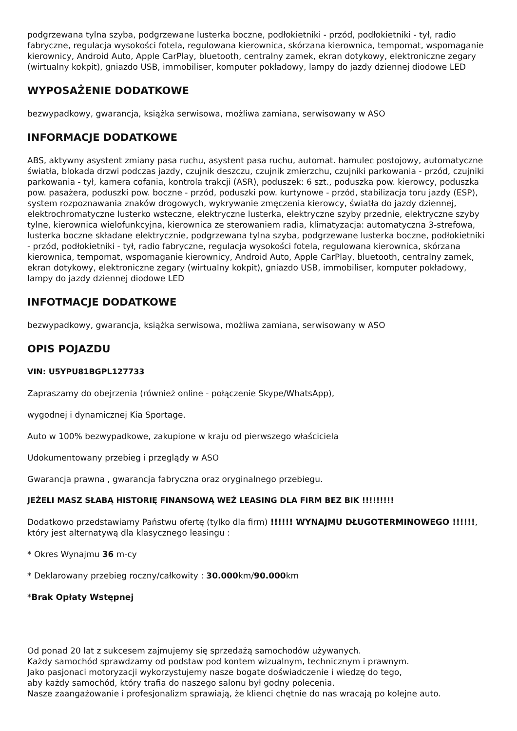podgrzewana tylna szyba, podgrzewane lusterka boczne, podłokietniki - przód, podłokietniki - tył, radio fabryczne, regulacja wysokości fotela, regulowana kierownica, skórzana kierownica, tempomat, wspomaganie kierownicy, Android Auto, Apple CarPlay, bluetooth, centralny zamek, ekran dotykowy, elektroniczne zegary (wirtualny kokpit), gniazdo USB, immobiliser, komputer pokładowy, lampy do jazdy dziennej diodowe LED
WYPOSAŻENIE DODATKOWE
bezwypadkowy, gwarancja, książka serwisowa, możliwa zamiana, serwisowany w ASO
INFORMACJE DODATKOWE
ABS, aktywny asystent zmiany pasa ruchu, asystent pasa ruchu, automat. hamulec postojowy, automatyczne światła, blokada drzwi podczas jazdy, czujnik deszczu, czujnik zmierzchu, czujniki parkowania - przód, czujniki parkowania - tył, kamera cofania, kontrola trakcji (ASR), poduszek: 6 szt., poduszka pow. kierowcy, poduszka pow. pasażera, poduszki pow. boczne - przód, poduszki pow. kurtynowe - przód, stabilizacja toru jazdy (ESP), system rozpoznawania znaków drogowych, wykrywanie zmęczenia kierowcy, światła do jazdy dziennej, elektrochromatyczne lusterko wsteczne, elektryczne lusterka, elektryczne szyby przednie, elektryczne szyby tylne, kierownica wielofunkcyjna, kierownica ze sterowaniem radia, klimatyzacja: automatyczna 3-strefowa, lusterka boczne składane elektrycznie, podgrzewana tylna szyba, podgrzewane lusterka boczne, podłokietniki - przód, podłokietniki - tył, radio fabryczne, regulacja wysokości fotela, regulowana kierownica, skórzana kierownica, tempomat, wspomaganie kierownicy, Android Auto, Apple CarPlay, bluetooth, centralny zamek, ekran dotykowy, elektroniczne zegary (wirtualny kokpit), gniazdo USB, immobiliser, komputer pokładowy, lampy do jazdy dziennej diodowe LED
INFOTMACJE DODATKOWE
bezwypadkowy, gwarancja, książka serwisowa, możliwa zamiana, serwisowany w ASO
OPIS POJAZDU
VIN: U5YPU81BGPL127733
Zapraszamy do obejrzenia (również online - połączenie Skype/WhatsApp),
wygodnej i dynamicznej Kia Sportage.
Auto w 100% bezwypadkowe, zakupione w kraju od pierwszego właściciela
Udokumentowany przebieg i przeglądy w ASO
Gwarancja prawna , gwarancja fabryczna oraz oryginalnego przebiegu.
JEŻELI MASZ SŁABĄ HISTORIĘ FINANSOWĄ WEŹ LEASING DLA FIRM BEZ BIK !!!!!!!!!
Dodatkowo przedstawiamy Państwu ofertę (tylko dla firm) !!!!!! WYNAJMU DŁUGOTERMINOWEGO !!!!!!, który jest alternatywą dla klasycznego leasingu :
* Okres Wynajmu 36 m-cy
* Deklarowany przebieg roczny/całkowity : 30.000km/90.000km
*Brak Opłaty Wstępnej
Od ponad 20 lat z sukcesem zajmujemy się sprzedażą samochodów używanych.
Każdy samochód sprawdzamy od podstaw pod kontem wizualnym, technicznym i prawnym.
Jako pasjonaci motoryzacji wykorzystujemy nasze bogate doświadczenie i wiedzę do tego,
aby każdy samochód, który trafia do naszego salonu był godny polecenia.
Nasze zaangażowanie i profesjonalizm sprawiają, że klienci chętnie do nas wracają po kolejne auto.